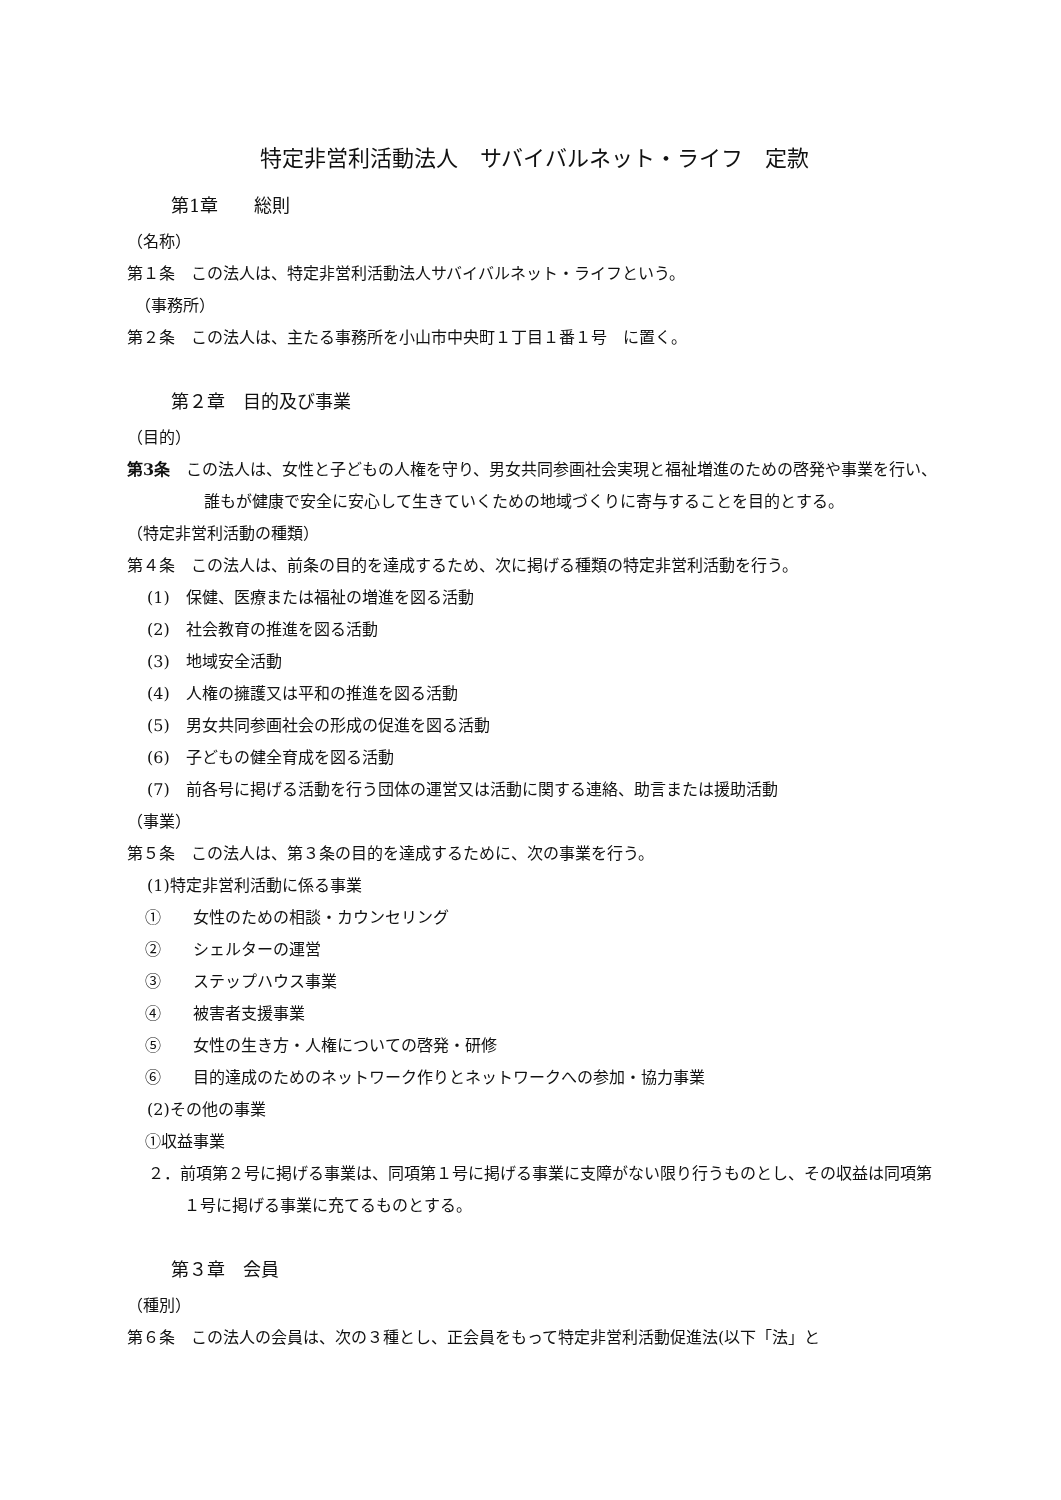特定非営利活動法人　サバイバルネット・ライフ　定款
第1章　　総則
（名称）
第１条　この法人は、特定非営利活動法人サバイバルネット・ライフという。
　（事務所）
第２条　この法人は、主たる事務所を小山市中央町１丁目１番１号　に置く。
第２章　目的及び事業
（目的）
第3条　この法人は、女性と子どもの人権を守り、男女共同参画社会実現と福祉増進のための啓発や事業を行い、誰もが健康で安全に安心して生きていくための地域づくりに寄与することを目的とする。
（特定非営利活動の種類）
第４条　この法人は、前条の目的を達成するため、次に掲げる種類の特定非営利活動を行う。
(1)　保健、医療または福祉の増進を図る活動
(2)　社会教育の推進を図る活動
(3)　地域安全活動
(4)　人権の擁護又は平和の推進を図る活動
(5)　男女共同参画社会の形成の促進を図る活動
(6)　子どもの健全育成を図る活動
(7)　前各号に掲げる活動を行う団体の運営又は活動に関する連絡、助言または援助活動
（事業）
第５条　この法人は、第３条の目的を達成するために、次の事業を行う。
(1)特定非営利活動に係る事業
①　　女性のための相談・カウンセリング
②　　シェルターの運営
③　　ステップハウス事業
④　　被害者支援事業
⑤　　女性の生き方・人権についての啓発・研修
⑥　　目的達成のためのネットワーク作りとネットワークへの参加・協力事業
(2)その他の事業
①収益事業
２．前項第２号に掲げる事業は、同項第１号に掲げる事業に支障がない限り行うものとし、その収益は同項第１号に掲げる事業に充てるものとする。
第３章　会員
（種別）
第６条　この法人の会員は、次の３種とし、正会員をもって特定非営利活動促進法(以下「法」と